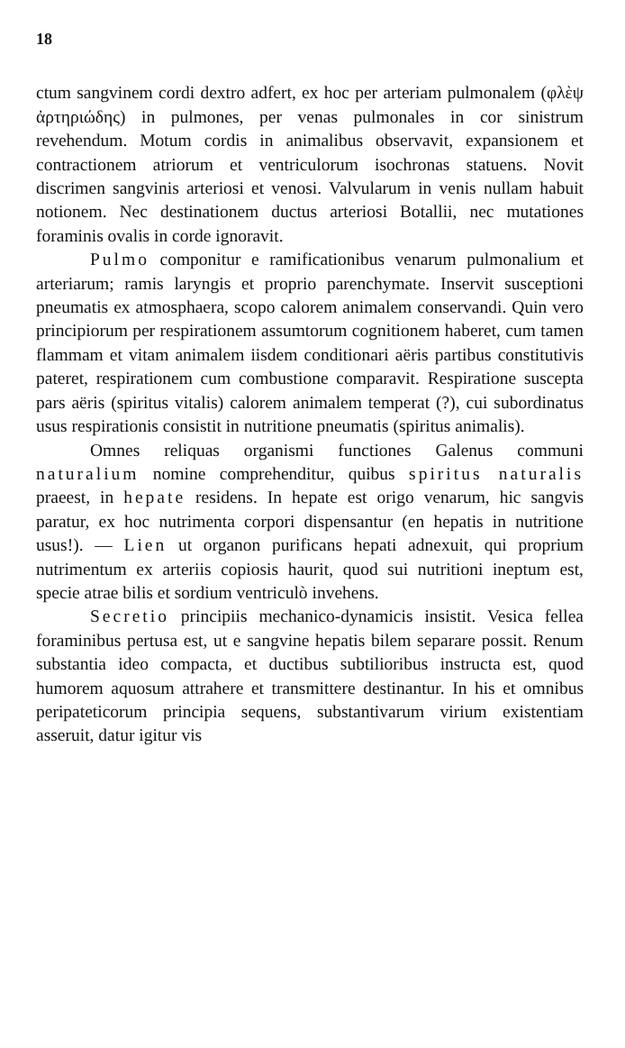18
ctum sangvinem cordi dextro adfert, ex hoc per arteriam pulmonalem (φλὲψ ἀρτηριώδης) in pulmones, per venas pulmonales in cor sinistrum revehendum. Motum cordis in animalibus observavit, expansionem et contractionem atriorum et ventriculorum isochronas statuens. Novit discrimen sangvinis arteriosi et venosi. Valvularum in venis nullam habuit notionem. Nec destinationem ductus arteriosi Botallii, nec mutationes foraminis ovalis in corde ignoravit.
Pulmo componitur e ramificationibus venarum pulmonalium et arteriarum; ramis laryngis et proprio parenchymate. Inservit susceptioni pneumatis ex atmosphaera, scopo calorem animalem conservandi. Quin vero principiorum per respirationem assumtorum cognitionem haberet, cum tamen flammam et vitam animalem iisdem conditionari aëris partibus constitutivis pateret, respirationem cum combustione comparavit. Respiratione suscepta pars aëris (spiritus vitalis) calorem animalem temperat (?), cui subordinatus usus respirationis consistit in nutritione pneumatis (spiritus animalis).
Omnes reliquas organismi functiones Galenus communi naturalium nomine comprehenditur, quibus spiritus naturalis praeest, in hepate residens. In hepate est origo venarum, hic sangvis paratur, ex hoc nutrimenta corpori dispensantur (en hepatis in nutritione usus!). — Lien ut organon purificans hepati adnexuit, qui proprium nutrimentum ex arteriis copiosis haurit, quod sui nutritioni ineptum est, specie atrae bilis et sordium ventriculò invehens.
Secretio principiis mechanico-dynamicis insistit. Vesica fellea foraminibus pertusa est, ut e sangvine hepatis bilem separare possit. Renum substantia ideo compacta, et ductibus subtilioribus instructa est, quod humorem aquosum attrahere et transmittere destinantur. In his et omnibus peripateticorum principia sequens, substantivarum virium existentiam asseruit, datur igitur vis